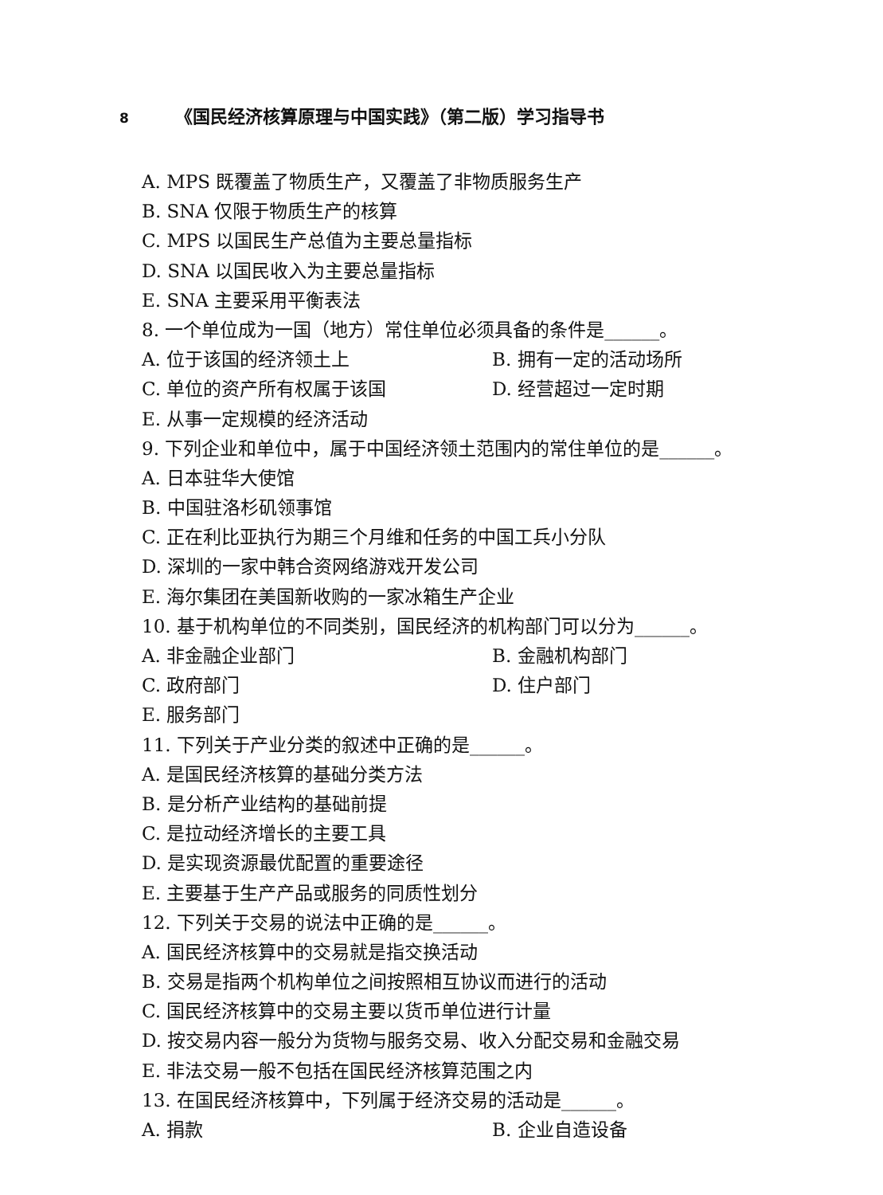8 《国民经济核算原理与中国实践》（第二版）学习指导书
A. MPS 既覆盖了物质生产，又覆盖了非物质服务生产
B. SNA 仅限于物质生产的核算
C. MPS 以国民生产总值为主要总量指标
D. SNA 以国民收入为主要总量指标
E. SNA 主要采用平衡表法
8. 一个单位成为一国（地方）常住单位必须具备的条件是______。
A. 位于该国的经济领土上 B. 拥有一定的活动场所
C. 单位的资产所有权属于该国 D. 经营超过一定时期
E. 从事一定规模的经济活动
9. 下列企业和单位中，属于中国经济领土范围内的常住单位的是______。
A. 日本驻华大使馆
B. 中国驻洛杉矶领事馆
C. 正在利比亚执行为期三个月维和任务的中国工兵小分队
D. 深圳的一家中韩合资网络游戏开发公司
E. 海尔集团在美国新收购的一家冰箱生产企业
10. 基于机构单位的不同类别，国民经济的机构部门可以分为______。
A. 非金融企业部门 B. 金融机构部门
C. 政府部门 D. 住户部门
E. 服务部门
11. 下列关于产业分类的叙述中正确的是______。
A. 是国民经济核算的基础分类方法
B. 是分析产业结构的基础前提
C. 是拉动经济增长的主要工具
D. 是实现资源最优配置的重要途径
E. 主要基于生产产品或服务的同质性划分
12. 下列关于交易的说法中正确的是______。
A. 国民经济核算中的交易就是指交换活动
B. 交易是指两个机构单位之间按照相互协议而进行的活动
C. 国民经济核算中的交易主要以货币单位进行计量
D. 按交易内容一般分为货物与服务交易、收入分配交易和金融交易
E. 非法交易一般不包括在国民经济核算范围之内
13. 在国民经济核算中，下列属于经济交易的活动是______。
A. 捐款 B. 企业自造设备